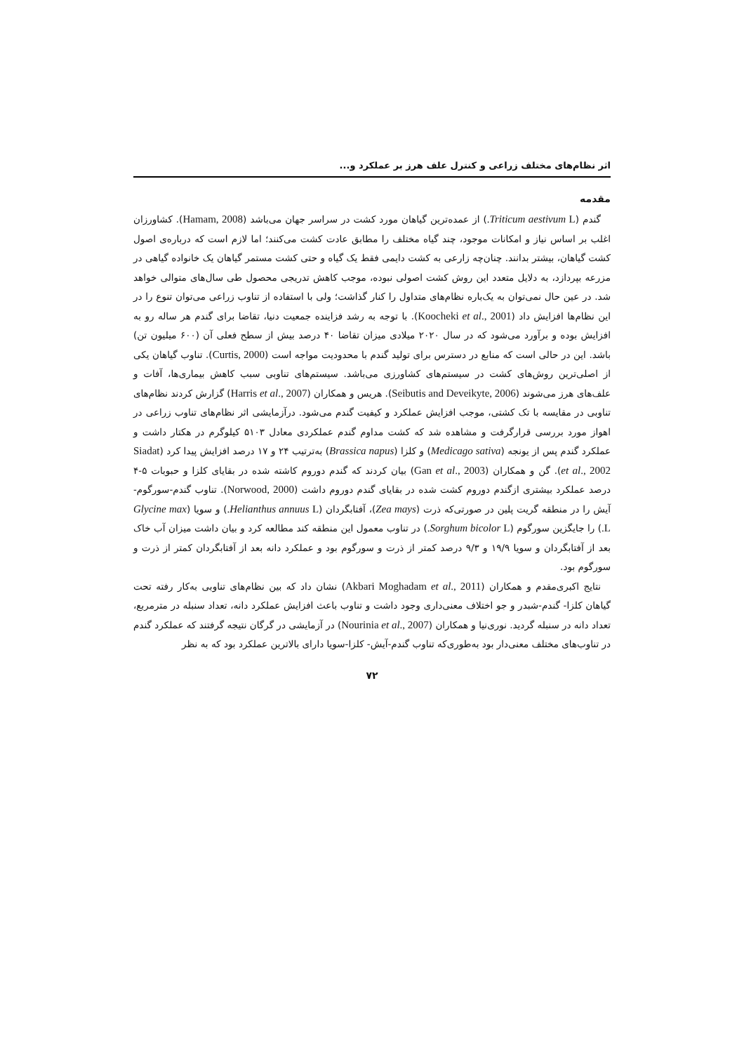اثر نظام‌های مختلف زراعی و کنترل علف هرز بر عملکرد و...
مقدمه
گندم (Triticum aestivum L.) از عمده‌ترین گیاهان مورد کشت در سراسر جهان می‌باشد (Hamam, 2008). کشاورزان اغلب بر اساس نیاز و امکانات موجود، چند گیاه مختلف را مطابق عادت کشت می‌کنند؛ اما لازم است که درباره‌ی اصول کشت گیاهان، بیشتر بدانند. چنان‌چه زارعی به کشت دایمی فقط یک گیاه و حتی کشت مستمر گیاهان یک خانواده گیاهی در مزرعه بپردازد، به دلایل متعدد این روش کشت اصولی نبوده، موجب کاهش تدریجی محصول طی سال‌های متوالی خواهد شد. در عین حال نمی‌توان به یک‌باره نظام‌های متداول را کنار گذاشت؛ ولی با استفاده از تناوب زراعی می‌توان تنوع را در این نظام‌ها افزایش داد (Koocheki et al., 2001). با توجه به رشد فزاینده جمعیت دنیا، تقاضا برای گندم هر ساله رو به افزایش بوده و برآورد می‌شود که در سال ۲۰۲۰ میلادی میزان تقاضا ۴۰ درصد بیش از سطح فعلی آن (۶۰۰ میلیون تن) باشد. این در حالی است که منابع در دسترس برای تولید گندم با محدودیت مواجه است (Curtis, 2000). تناوب گیاهان یکی از اصلی‌ترین روش‌های کشت در سیستم‌های کشاورزی می‌باشد. سیستم‌های تناوبی سبب کاهش بیماری‌ها، آفات و علف‌های هرز می‌شوند (Seibutis and Deveikyte, 2006). هریس و همکاران (Harris et al., 2007) گزارش کردند نظام‌های تناوبی در مقایسه با تک کشتی، موجب افزایش عملکرد و کیفیت گندم می‌شود. درآزمایشی اثر نظام‌های تناوب زراعی در اهواز مورد بررسی قرارگرفت و مشاهده شد که کشت مداوم گندم عملکردی معادل ۵۱۰۳ کیلوگرم در هکتار داشت و عملکرد گندم پس از یونجه (Medicago sativa) و کلزا (Brassica napus) به‌ترتیب ۲۴ و ۱۷ درصد افزایش پیدا کرد (Siadat et al., 2002). گن و همکاران (Gan et al., 2003) بیان کردند که گندم دوروم کاشته شده در بقایای کلزا و حبوبات ۵-۴ درصد عملکرد بیشتری ازگندم دوروم کشت شده در بقایای گندم دوروم داشت (Norwood, 2000). تناوب گندم-سورگوم-آیش را در منطقه گریت پلین در صورتی‌که ذرت (Zea mays)، آفتابگردان (Helianthus annuus L.) و سویا (Glycine max L.) را جایگزین سورگوم (Sorghum bicolor L.) در تناوب معمول این منطقه کند مطالعه کرد و بیان داشت میزان آب خاک بعد از آفتابگردان و سویا ۱۹/۹ و ۹/۳ درصد کمتر از ذرت و سورگوم بود و عملکرد دانه بعد از آفتابگردان کمتر از ذرت و سورگوم بود.
نتایج اکبری‌مقدم و همکاران (Akbari Moghadam et al., 2011) نشان داد که بین نظام‌های تناوبی به‌کار رفته تحت گیاهان کلزا- گندم-شبدر و جو اختلاف معنی‌داری وجود داشت و تناوب باعث افزایش عملکرد دانه، تعداد سنبله در مترمربع، تعداد دانه در سنبله گردید. نوری‌نیا و همکاران (Nourinia et al., 2007) در آزمایشی در گرگان نتیجه گرفتند که عملکرد گندم در تناوب‌های مختلف معنی‌دار بود به‌طوری‌که تناوب گندم-آیش- کلزا-سویا دارای بالاترین عملکرد بود که به نظر
۷۲